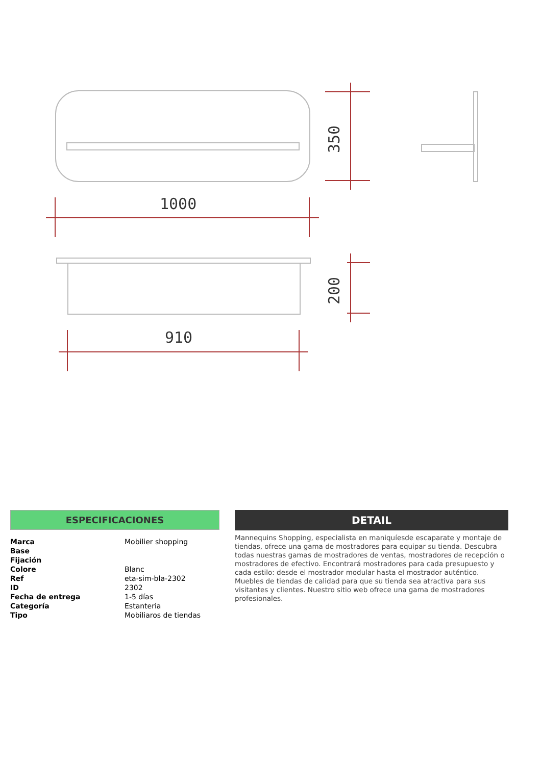1000
910
350
200
ESPECIFICACIONES
| Marca | Mobilier shopping |
| Base | |
| Fijación | |
| Colore | Blanc |
| Ref | eta-sim-bla-2302 |
| ID | 2302 |
| Fecha de entrega | 1-5 días |
| Categoría | Estanteria |
| Tipo | Mobiliaros de tiendas |
DETAIL
Mannequins Shopping, especialista en maniquíesde escaparate y montaje de tiendas, ofrece una gama de mostradores para equipar su tienda. Descubra todas nuestras gamas de mostradores de ventas, mostradores de recepción o mostradores de efectivo. Encontrará mostradores para cada presupuesto y cada estilo: desde el mostrador modular hasta el mostrador auténtico. Muebles de tiendas de calidad para que su tienda sea atractiva para sus visitantes y clientes. Nuestro sitio web ofrece una gama de mostradores profesionales.